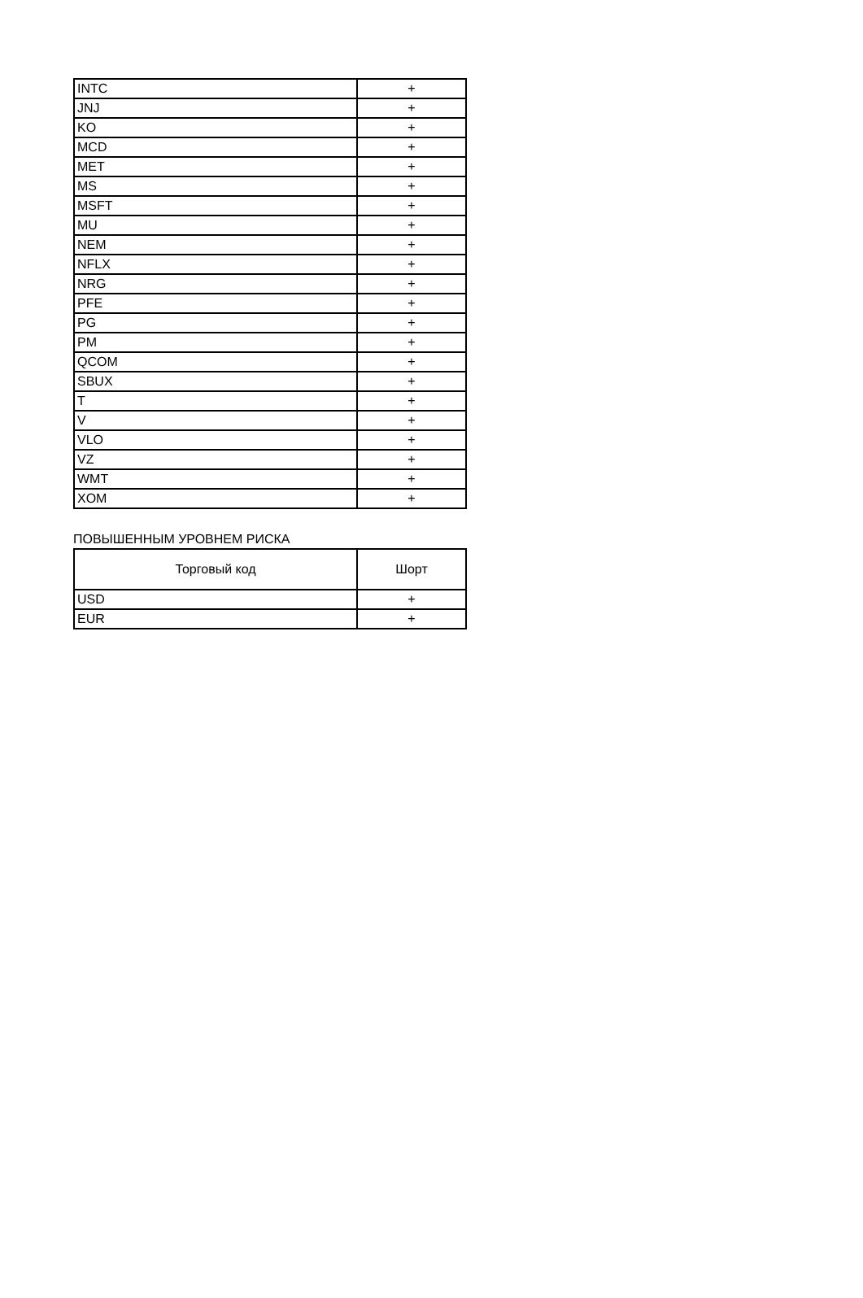| INTC | + |
| JNJ | + |
| KO | + |
| MCD | + |
| MET | + |
| MS | + |
| MSFT | + |
| MU | + |
| NEM | + |
| NFLX | + |
| NRG | + |
| PFE | + |
| PG | + |
| PM | + |
| QCOM | + |
| SBUX | + |
| T | + |
| V | + |
| VLO | + |
| VZ | + |
| WMT | + |
| XOM | + |
ПОВЫШЕННЫМ УРОВНЕМ РИСКА
| Торговый код | Шорт |
| --- | --- |
| USD | + |
| EUR | + |